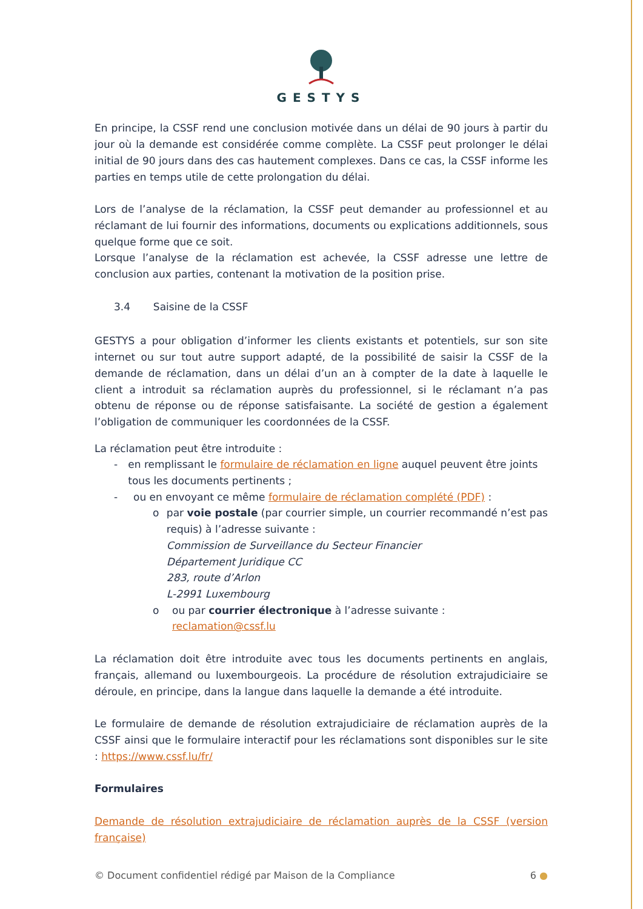GESTYS
En principe, la CSSF rend une conclusion motivée dans un délai de 90 jours à partir du jour où la demande est considérée comme complète. La CSSF peut prolonger le délai initial de 90 jours dans des cas hautement complexes. Dans ce cas, la CSSF informe les parties en temps utile de cette prolongation du délai.
Lors de l’analyse de la réclamation, la CSSF peut demander au professionnel et au réclamant de lui fournir des informations, documents ou explications additionnels, sous quelque forme que ce soit.
Lorsque l’analyse de la réclamation est achevée, la CSSF adresse une lettre de conclusion aux parties, contenant la motivation de la position prise.
3.4 Saisine de la CSSF
GESTYS a pour obligation d’informer les clients existants et potentiels, sur son site internet ou sur tout autre support adapté, de la possibilité de saisir la CSSF de la demande de réclamation, dans un délai d’un an à compter de la date à laquelle le client a introduit sa réclamation auprès du professionnel, si le réclamant n’a pas obtenu de réponse ou de réponse satisfaisante. La société de gestion a également l’obligation de communiquer les coordonnées de la CSSF.
La réclamation peut être introduite :
- en remplissant le formulaire de réclamation en ligne auquel peuvent être joints tous les documents pertinents ;
- ou en envoyant ce même formulaire de réclamation complété (PDF) :
o par voie postale (par courrier simple, un courrier recommandé n’est pas requis) à l’adresse suivante :
Commission de Surveillance du Secteur Financier
Département Juridique CC
283, route d’Arlon
L-2991 Luxembourg
o ou par courrier électronique à l’adresse suivante :
reclamation@cssf.lu
La réclamation doit être introduite avec tous les documents pertinents en anglais, français, allemand ou luxembourgeois. La procédure de résolution extrajudiciaire se déroule, en principe, dans la langue dans laquelle la demande a été introduite.
Le formulaire de demande de résolution extrajudiciaire de réclamation auprès de la CSSF ainsi que le formulaire interactif pour les réclamations sont disponibles sur le site : https://www.cssf.lu/fr/
Formulaires
Demande de résolution extrajudiciaire de réclamation auprès de la CSSF (version française)
© Document confidentiel rédigé par Maison de la Compliance 6 ●